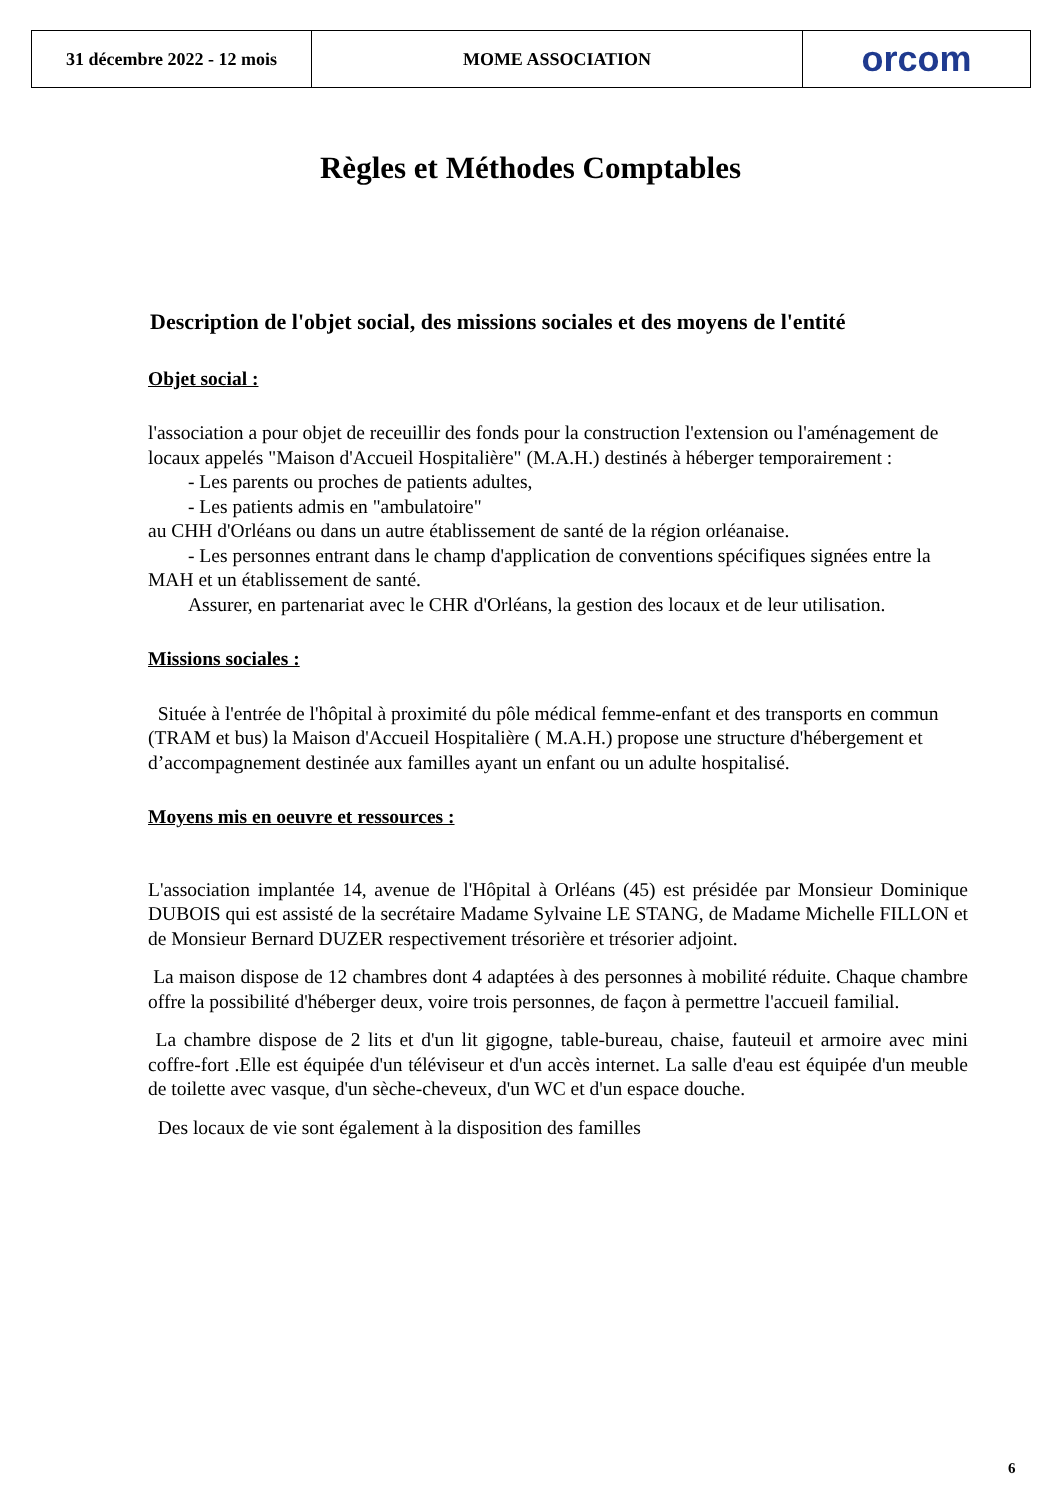31 décembre 2022 - 12 mois
MOME ASSOCIATION orcom
Règles et Méthodes Comptables
Description de l'objet social, des missions sociales et des moyens de l'entité
Objet social :
l'association a pour objet de receuillir des fonds pour la construction l'extension ou l'aménagement de locaux appelés "Maison d'Accueil Hospitalière" (M.A.H.) destinés à héberger temporairement :
- Les parents ou proches de patients adultes,
- Les patients admis en "ambulatoire"
au CHH d'Orléans ou dans un autre établissement de santé de la région orléanaise.
- Les personnes entrant dans le champ d'application de conventions spécifiques signées entre la MAH et un établissement de santé.
Assurer, en partenariat avec le CHR d'Orléans, la gestion des locaux et de leur utilisation.
Missions sociales :
Située à l'entrée de l'hôpital à proximité du pôle médical femme-enfant et des transports en commun (TRAM et bus) la Maison d'Accueil Hospitalière ( M.A.H.) propose une structure d'hébergement et d’accompagnement destinée aux familles ayant un enfant ou un adulte hospitalisé.
Moyens mis en oeuvre et ressources :
L'association implantée 14, avenue de l'Hôpital à Orléans (45) est présidée par Monsieur Dominique DUBOIS qui est assisté de la secrétaire Madame Sylvaine LE STANG, de Madame Michelle FILLON et de Monsieur Bernard DUZER respectivement trésorière et trésorier adjoint.
La maison dispose de 12 chambres dont 4 adaptées à des personnes à mobilité réduite. Chaque chambre offre la possibilité d'héberger deux, voire trois personnes, de façon à permettre l'accueil familial.
La chambre dispose de 2 lits et d'un lit gigogne, table-bureau, chaise, fauteuil et armoire avec mini coffre-fort .Elle est équipée d'un téléviseur et d'un accès internet. La salle d'eau est équipée d'un meuble de toilette avec vasque, d'un sèche-cheveux, d'un WC et d'un espace douche.
Des locaux de vie sont également à la disposition des familles
6